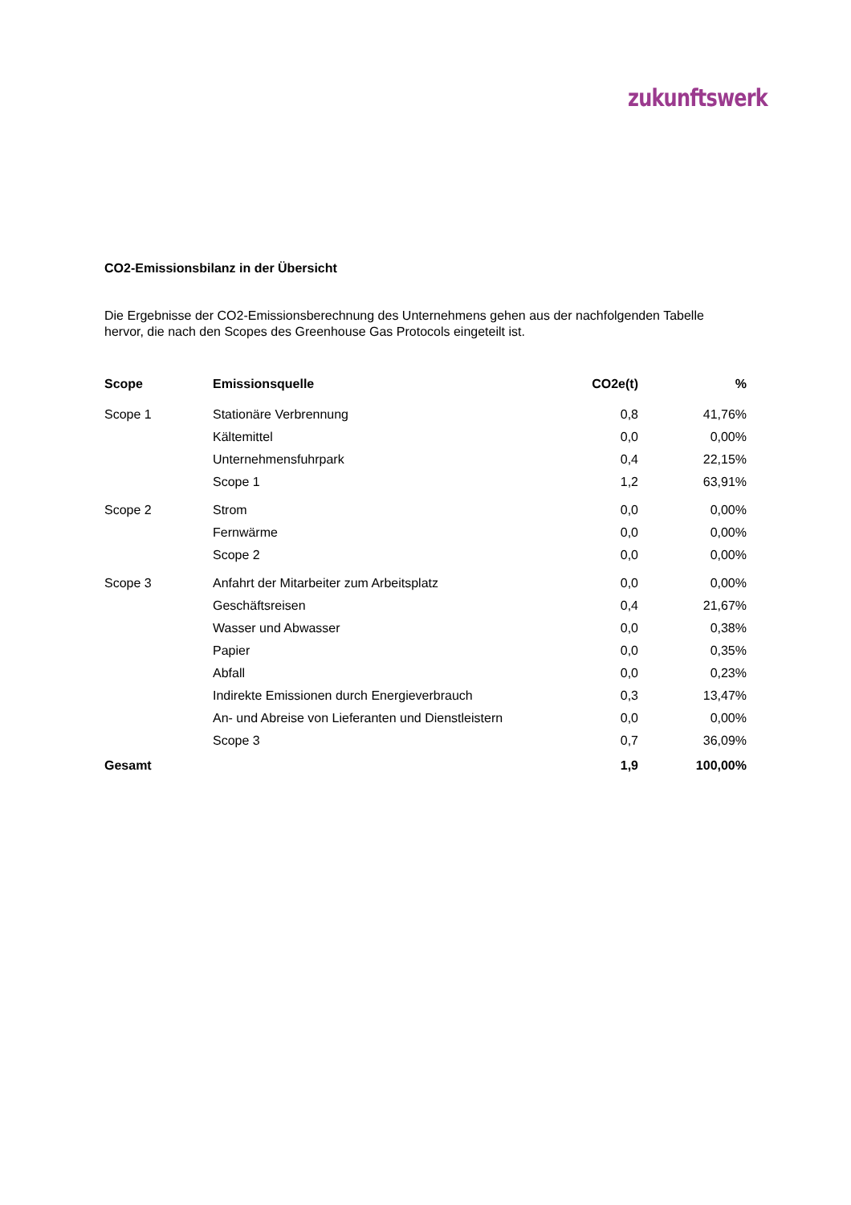zukunftswerk
CO2-Emissionsbilanz in der Übersicht
Die Ergebnisse der CO2-Emissionsberechnung des Unternehmens gehen aus der nachfolgenden Tabelle hervor, die nach den Scopes des Greenhouse Gas Protocols eingeteilt ist.
| Scope | Emissionsquelle | CO2e(t) | % |
| --- | --- | --- | --- |
| Scope 1 | Stationäre Verbrennung | 0,8 | 41,76% |
| | Kältemittel | 0,0 | 0,00% |
| | Unternehmensfuhrpark | 0,4 | 22,15% |
| | Scope 1 | 1,2 | 63,91% |
| Scope 2 | Strom | 0,0 | 0,00% |
| | Fernwärme | 0,0 | 0,00% |
| | Scope 2 | 0,0 | 0,00% |
| Scope 3 | Anfahrt der Mitarbeiter zum Arbeitsplatz | 0,0 | 0,00% |
| | Geschäftsreisen | 0,4 | 21,67% |
| | Wasser und Abwasser | 0,0 | 0,38% |
| | Papier | 0,0 | 0,35% |
| | Abfall | 0,0 | 0,23% |
| | Indirekte Emissionen durch Energieverbrauch | 0,3 | 13,47% |
| | An- und Abreise von Lieferanten und Dienstleistern | 0,0 | 0,00% |
| | Scope 3 | 0,7 | 36,09% |
| Gesamt | | 1,9 | 100,00% |